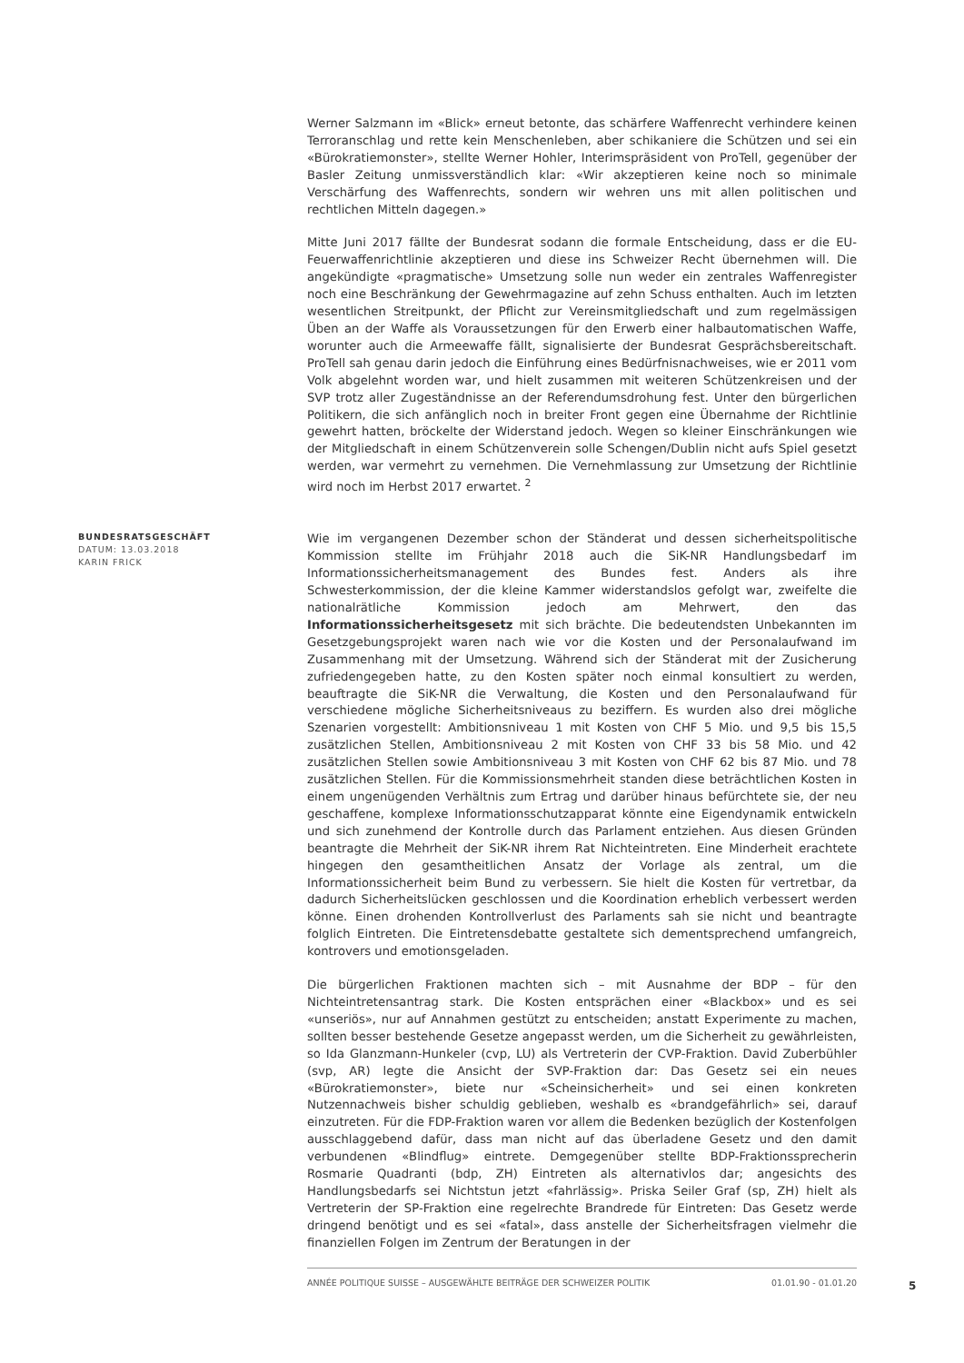Werner Salzmann im «Blick» erneut betonte, das schärfere Waffenrecht verhindere keinen Terroranschlag und rette kein Menschenleben, aber schikaniere die Schützen und sei ein «Bürokratiemonster», stellte Werner Hohler, Interimspräsident von ProTell, gegenüber der Basler Zeitung unmissverständlich klar: «Wir akzeptieren keine noch so minimale Verschärfung des Waffenrechts, sondern wir wehren uns mit allen politischen und rechtlichen Mitteln dagegen.»
Mitte Juni 2017 fällte der Bundesrat sodann die formale Entscheidung, dass er die EU-Feuerwaffenrichtlinie akzeptieren und diese ins Schweizer Recht übernehmen will. Die angekündigte «pragmatische» Umsetzung solle nun weder ein zentrales Waffenregister noch eine Beschränkung der Gewehrmagazine auf zehn Schuss enthalten. Auch im letzten wesentlichen Streitpunkt, der Pflicht zur Vereinsmitgliedschaft und zum regelmässigen Üben an der Waffe als Voraussetzungen für den Erwerb einer halbautomatischen Waffe, worunter auch die Armeewaffe fällt, signalisierte der Bundesrat Gesprächsbereitschaft. ProTell sah genau darin jedoch die Einführung eines Bedürfnisnachweises, wie er 2011 vom Volk abgelehnt worden war, und hielt zusammen mit weiteren Schützenkreisen und der SVP trotz aller Zugeständnisse an der Referendumsdrohung fest. Unter den bürgerlichen Politikern, die sich anfänglich noch in breiter Front gegen eine Übernahme der Richtlinie gewehrt hatten, bröckelte der Widerstand jedoch. Wegen so kleiner Einschränkungen wie der Mitgliedschaft in einem Schützenverein solle Schengen/Dublin nicht aufs Spiel gesetzt werden, war vermehrt zu vernehmen. Die Vernehmlassung zur Umsetzung der Richtlinie wird noch im Herbst 2017 erwartet. <sup>2</sup>
BUNDESRATSGESCHÄFT
DATUM: 13.03.2018
KARIN FRICK
Wie im vergangenen Dezember schon der Ständerat und dessen sicherheitspolitische Kommission stellte im Frühjahr 2018 auch die SiK-NR Handlungsbedarf im Informationssicherheitsmanagement des Bundes fest. Anders als ihre Schwesterkommission, der die kleine Kammer widerstandslos gefolgt war, zweifelte die nationalrätliche Kommission jedoch am Mehrwert, den das Informationssicherheitsgesetz mit sich brächte. Die bedeutendsten Unbekannten im Gesetzgebungsprojekt waren nach wie vor die Kosten und der Personalaufwand im Zusammenhang mit der Umsetzung. Während sich der Ständerat mit der Zusicherung zufriedengegeben hatte, zu den Kosten später noch einmal konsultiert zu werden, beauftragte die SiK-NR die Verwaltung, die Kosten und den Personalaufwand für verschiedene mögliche Sicherheitsniveaus zu beziffern. Es wurden also drei mögliche Szenarien vorgestellt: Ambitionsniveau 1 mit Kosten von CHF 5 Mio. und 9,5 bis 15,5 zusätzlichen Stellen, Ambitionsniveau 2 mit Kosten von CHF 33 bis 58 Mio. und 42 zusätzlichen Stellen sowie Ambitionsniveau 3 mit Kosten von CHF 62 bis 87 Mio. und 78 zusätzlichen Stellen. Für die Kommissionsmehrheit standen diese beträchtlichen Kosten in einem ungenügenden Verhältnis zum Ertrag und darüber hinaus befürchtete sie, der neu geschaffene, komplexe Informationsschutzapparat könnte eine Eigendynamik entwickeln und sich zunehmend der Kontrolle durch das Parlament entziehen. Aus diesen Gründen beantragte die Mehrheit der SiK-NR ihrem Rat Nichteintreten. Eine Minderheit erachtete hingegen den gesamtheitlichen Ansatz der Vorlage als zentral, um die Informationssicherheit beim Bund zu verbessern. Sie hielt die Kosten für vertretbar, da dadurch Sicherheitslücken geschlossen und die Koordination erheblich verbessert werden könne. Einen drohenden Kontrollverlust des Parlaments sah sie nicht und beantragte folglich Eintreten. Die Eintretensdebatte gestaltete sich dementsprechend umfangreich, kontrovers und emotionsgeladen.
Die bürgerlichen Fraktionen machten sich – mit Ausnahme der BDP – für den Nichteintretensantrag stark. Die Kosten entsprächen einer «Blackbox» und es sei «unseriös», nur auf Annahmen gestützt zu entscheiden; anstatt Experimente zu machen, sollten besser bestehende Gesetze angepasst werden, um die Sicherheit zu gewährleisten, so Ida Glanzmann-Hunkeler (cvp, LU) als Vertreterin der CVP-Fraktion. David Zuberbühler (svp, AR) legte die Ansicht der SVP-Fraktion dar: Das Gesetz sei ein neues «Bürokratiemonster», biete nur «Scheinsicherheit» und sei einen konkreten Nutzennachweis bisher schuldig geblieben, weshalb es «brandgefährlich» sei, darauf einzutreten. Für die FDP-Fraktion waren vor allem die Bedenken bezüglich der Kostenfolgen ausschlaggebend dafür, dass man nicht auf das überladene Gesetz und den damit verbundenen «Blindflug» eintrete. Demgegenüber stellte BDP-Fraktionssprecherin Rosmarie Quadranti (bdp, ZH) Eintreten als alternativlos dar; angesichts des Handlungsbedarfs sei Nichtstun jetzt «fahrlässig». Priska Seiler Graf (sp, ZH) hielt als Vertreterin der SP-Fraktion eine regelrechte Brandrede für Eintreten: Das Gesetz werde dringend benötigt und es sei «fatal», dass anstelle der Sicherheitsfragen vielmehr die finanziellen Folgen im Zentrum der Beratungen in der
ANNÉE POLITIQUE SUISSE – AUSGEWÄHLTE BEITRÄGE DER SCHWEIZER POLITIK 01.01.90 - 01.01.20
5